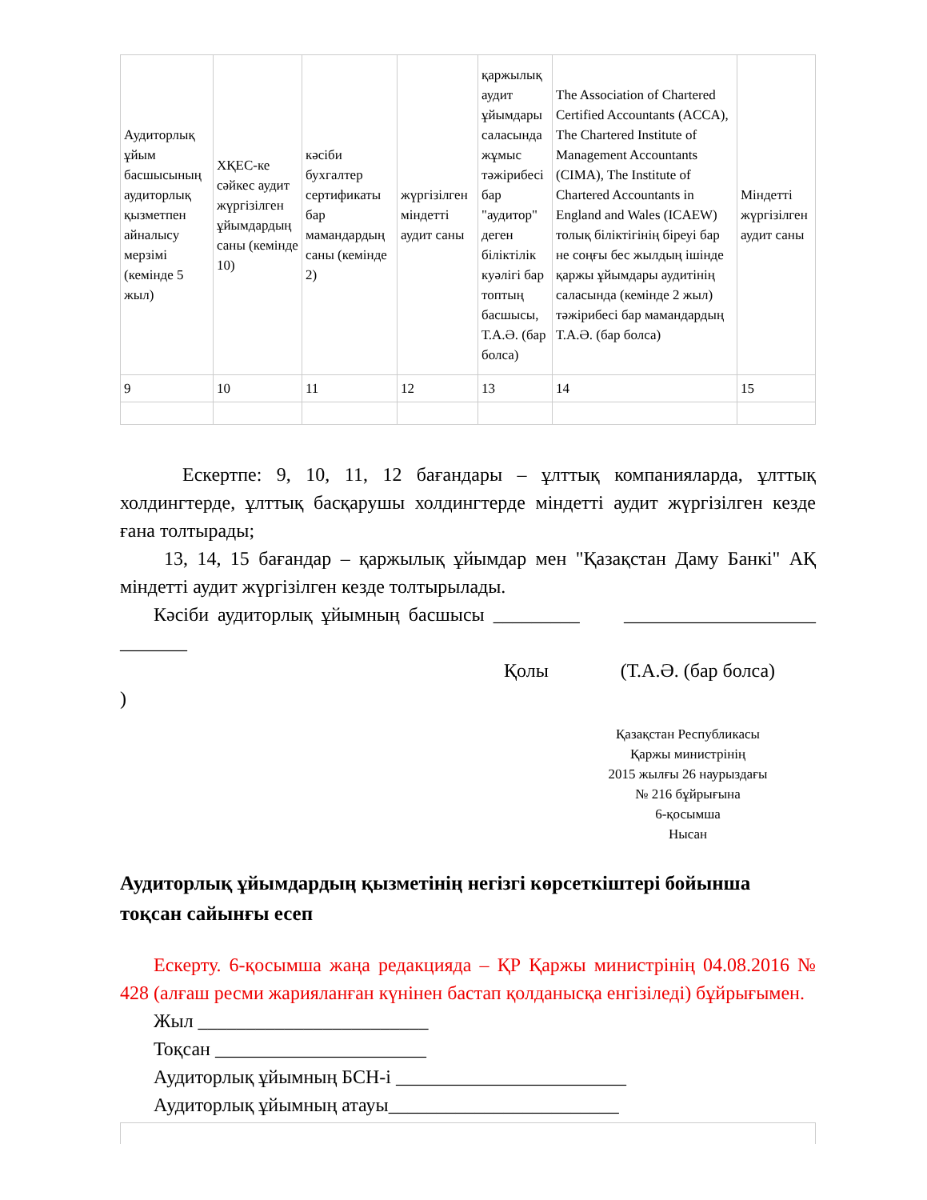| Аудиторлық ұйым басшысының аудиторлық қызметпен айналысу мерзімі (кемінде 5 жыл) | ХҚЕС-ке сәйкес аудит жүргізілген ұйымдардың саны (кемінде 10) | кәсіби бухгалтер сертификаты бар мамандардың саны (кемінде 2) | жүргізілген міндетті аудит саны | қаржылық аудит ұйымдары саласында жұмыс тәжірибесі бар "аудитор" деген біліктілік куәлігі бар топтың басшысы, Т.А.Ә. (бар болса) | The Association of Chartered Certified Accountants (ACCA), The Chartered Institute of Management Accountants (CIMA), The Institute of Chartered Accountants in England and Wales (ICAEW) толық біліктігінің біреуі бар не соңғы бес жылдың ішінде қаржы ұйымдары аудитінің саласында (кемінде 2 жыл) тәжірибесі бар мамандардың Т.А.Ә. (бар болса) | Міндетті жүргізілген аудит саны |
| 9 | 10 | 11 | 12 | 13 | 14 | 15 |
Ескертпе: 9, 10, 11, 12 бағандары – ұлттық компанияларда, ұлттық холдингтерде, ұлттық басқарушы холдингтерде міндетті аудит жүргізілген кезде ғана толтырады;
13, 14, 15 бағандар – қаржылық ұйымдар мен "Қазақстан Даму Банкі" АҚ міндетті аудит жүргізілген кезде толтырылады.
Кәсіби аудиторлық ұйымның басшысы _________ ____________________ _______
Қолы (Т.А.Ә. (бар болса)
)
Қазақстан Республикасы
Қаржы министрінің
2015 жылғы 26 наурыздағы
№ 216 бұйрығына
6-қосымша
Нысан
Аудиторлық ұйымдардың қызметінің негізгі көрсеткіштері бойынша тоқсан сайынғы есеп
Ескерту. 6-қосымша жаңа редакцияда – ҚР Қаржы министрінің 04.08.2016 № 428 (алғаш ресми жарияланған күнінен бастап қолданысқа енгізіледі) бұйрығымен.
Жыл ________________________
Тоқсан ______________________
Аудиторлық ұйымның БСН-і ________________________
Аудиторлық ұйымның атауы________________________